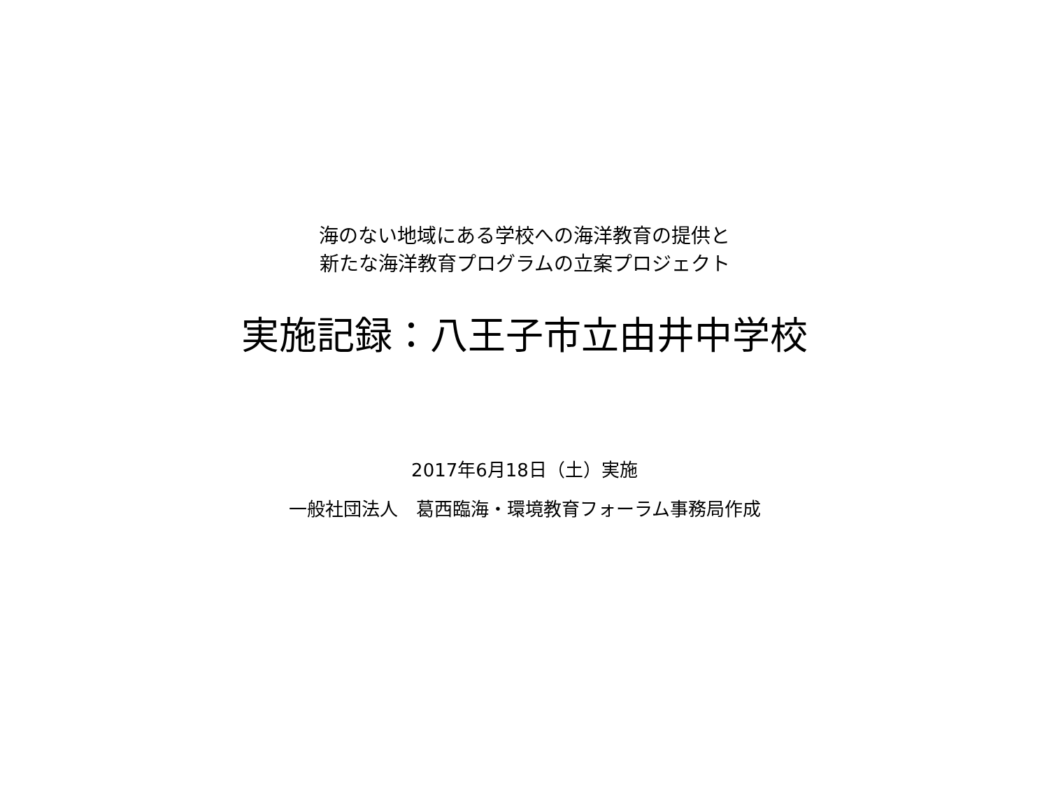海のない地域にある学校への海洋教育の提供と
新たな海洋教育プログラムの立案プロジェクト
実施記録：八王子市立由井中学校
2017年6月18日（土）実施
一般社団法人　葛西臨海・環境教育フォーラム事務局作成